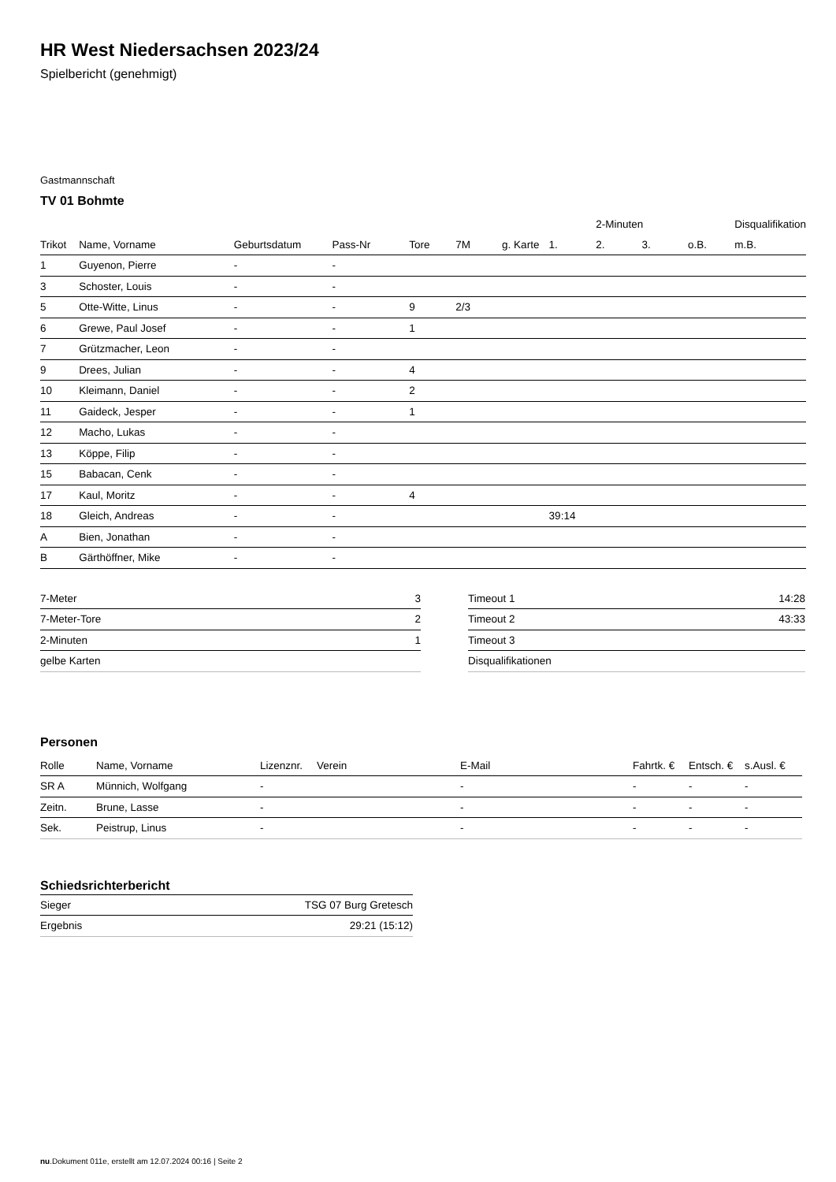HR West Niedersachsen 2023/24
Spielbericht (genehmigt)
Gastmannschaft
TV 01 Bohmte
| | | | | | | | | 2-Minuten | | | Disqualifikation |
| --- | --- | --- | --- | --- | --- | --- | --- | --- | --- | --- | --- |
| Trikot | Name, Vorname | Geburtsdatum | Pass-Nr | Tore | 7M | g. Karte | 1. | 2. | 3. | o.B. | m.B. |
| 1 | Guyenon, Pierre | - | - | | | | | | | | |
| 3 | Schoster, Louis | - | - | | | | | | | | |
| 5 | Otte-Witte, Linus | - | - | 9 | 2/3 | | | | | | |
| 6 | Grewe, Paul Josef | - | - | 1 | | | | | | | |
| 7 | Grützmacher, Leon | - | - | | | | | | | | |
| 9 | Drees, Julian | - | - | 4 | | | | | | | |
| 10 | Kleimann, Daniel | - | - | 2 | | | | | | | |
| 11 | Gaideck, Jesper | - | - | 1 | | | | | | | |
| 12 | Macho, Lukas | - | - | | | | | | | | |
| 13 | Köppe, Filip | - | - | | | | | | | | |
| 15 | Babacan, Cenk | - | - | | | | | | | | |
| 17 | Kaul, Moritz | - | - | 4 | | | | | | | |
| 18 | Gleich, Andreas | - | - | | | | 39:14 | | | | |
| A | Bien, Jonathan | - | - | | | | | | | | |
| B | Gärthöffner, Mike | - | - | | | | | | | | |
| 7-Meter | 3 |
| 7-Meter-Tore | 2 |
| 2-Minuten | 1 |
| gelbe Karten | |
| Timeout 1 | 14:28 |
| Timeout 2 | 43:33 |
| Timeout 3 | |
| Disqualifikationen | |
Personen
| Rolle | Name, Vorname | Lizenznr. | Verein | E-Mail | Fahrtk. € | Entsch. € | s.Ausl. € |
| --- | --- | --- | --- | --- | --- | --- | --- |
| SR A | Münnich, Wolfgang | - | | - | - | - | - |
| Zeitn. | Brune, Lasse | - | | - | - | - | - |
| Sek. | Peistrup, Linus | - | | - | - | - | - |
Schiedsrichterbericht
| Sieger | TSG 07 Burg Gretesch |
| Ergebnis | 29:21 (15:12) |
nu.Dokument 011e, erstellt am 12.07.2024 00:16 | Seite 2